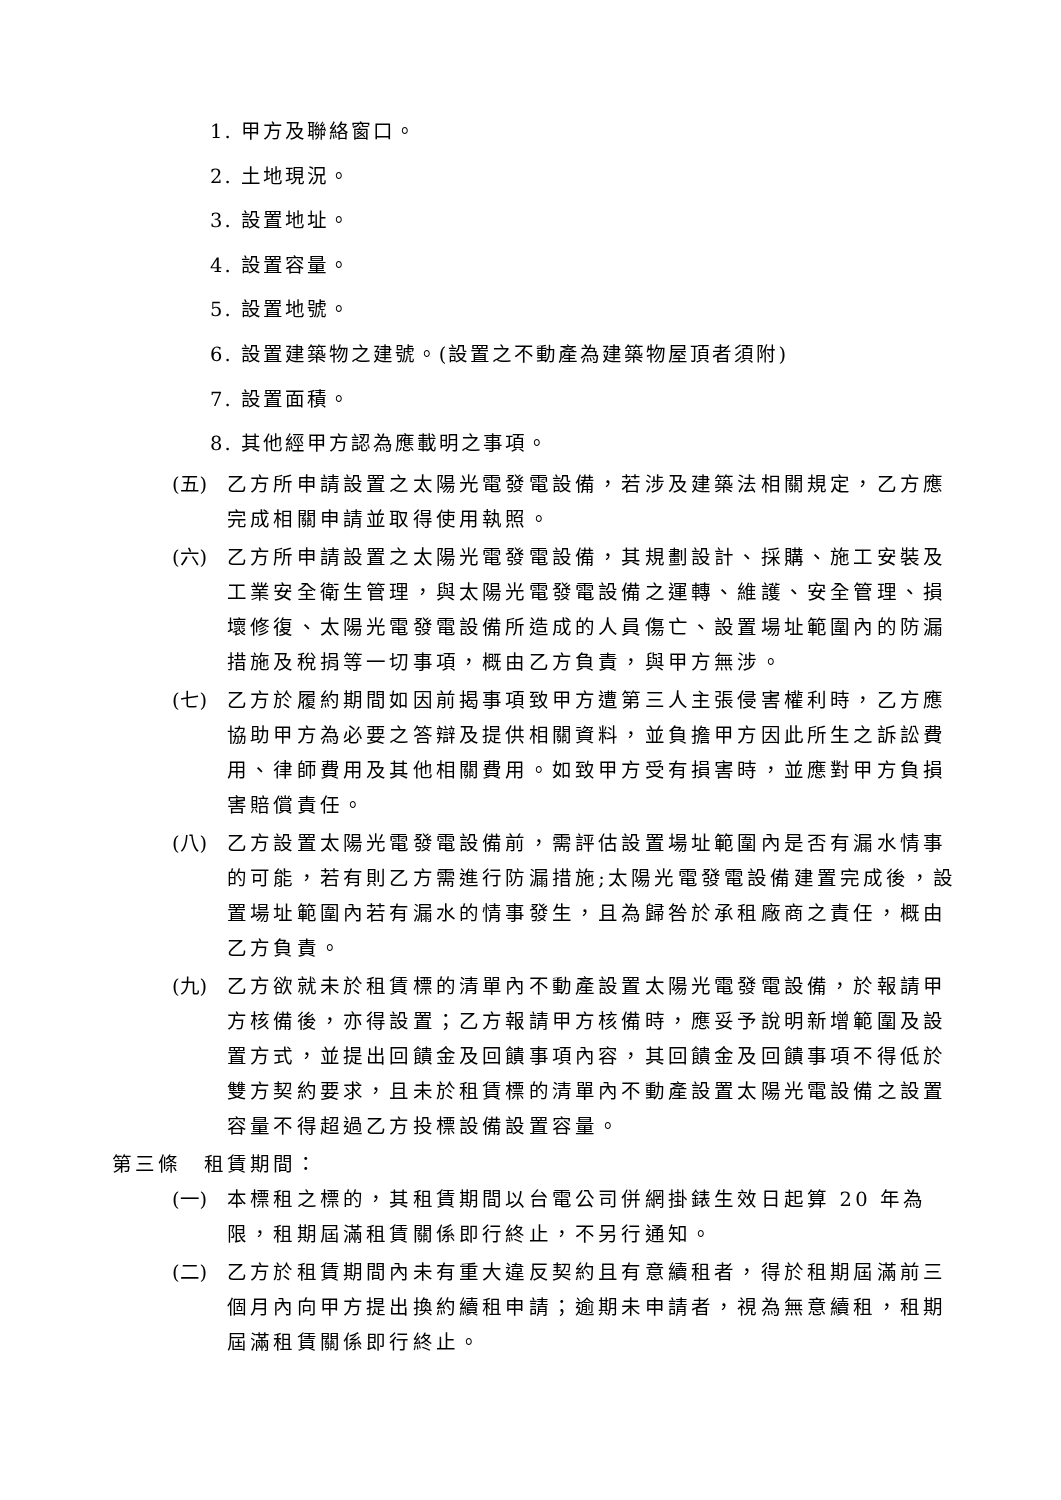1. 甲方及聯絡窗口。
2. 土地現況。
3. 設置地址。
4. 設置容量。
5. 設置地號。
6. 設置建築物之建號。(設置之不動產為建築物屋頂者須附)
7. 設置面積。
8. 其他經甲方認為應載明之事項。
(五) 乙方所申請設置之太陽光電發電設備，若涉及建築法相關規定，乙方應完成相關申請並取得使用執照。
(六) 乙方所申請設置之太陽光電發電設備，其規劃設計、採購、施工安裝及工業安全衛生管理，與太陽光電發電設備之運轉、維護、安全管理、損壞修復、太陽光電發電設備所造成的人員傷亡、設置場址範圍內的防漏措施及稅捐等一切事項，概由乙方負責，與甲方無涉。
(七) 乙方於履約期間如因前揭事項致甲方遭第三人主張侵害權利時，乙方應協助甲方為必要之答辯及提供相關資料，並負擔甲方因此所生之訴訟費用、律師費用及其他相關費用。如致甲方受有損害時，並應對甲方負損害賠償責任。
(八) 乙方設置太陽光電發電設備前，需評估設置場址範圍內是否有漏水情事的可能，若有則乙方需進行防漏措施;太陽光電發電設備建置完成後，設置場址範圍內若有漏水的情事發生，且為歸咎於承租廠商之責任，概由乙方負責。
(九) 乙方欲就未於租賃標的清單內不動產設置太陽光電發電設備，於報請甲方核備後，亦得設置；乙方報請甲方核備時，應妥予說明新增範圍及設置方式，並提出回饋金及回饋事項內容，其回饋金及回饋事項不得低於雙方契約要求，且未於租賃標的清單內不動產設置太陽光電設備之設置容量不得超過乙方投標設備設置容量。
第三條　租賃期間：
(一) 本標租之標的，其租賃期間以台電公司併網掛錶生效日起算 20 年為限，租期屆滿租賃關係即行終止，不另行通知。
(二) 乙方於租賃期間內未有重大違反契約且有意續租者，得於租期屆滿前三個月內向甲方提出換約續租申請；逾期未申請者，視為無意續租，租期屆滿租賃關係即行終止。